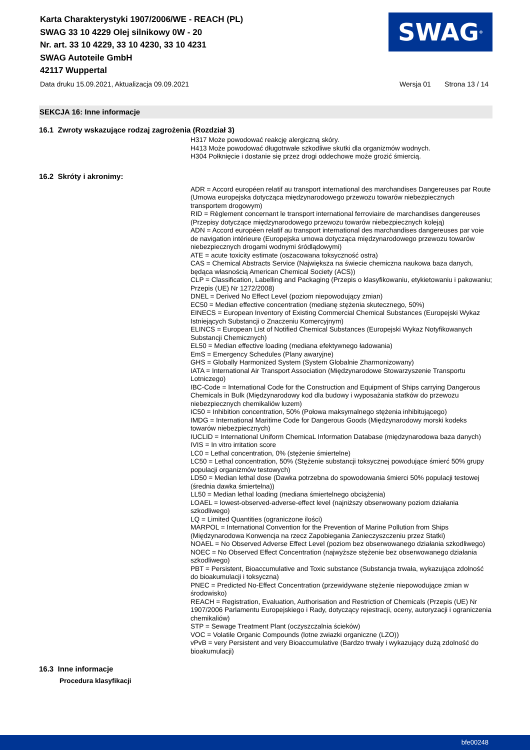Karta Charakterystyki 1907/2006/WE - REACH (PL)
SWAG 33 10 4229 Olej silnikowy 0W - 20
Nr. art. 33 10 4229, 33 10 4230, 33 10 4231
SWAG Autoteile GmbH
42117 Wuppertal
SWAG<sup>®</sup>
Data druku 15.09.2021, Aktualizacja 09.09.2021 Wersja 01 Strona 13 / 14
SEKCJA 16: Inne informacje
16.1 Zwroty wskazujące rodzaj zagrożenia (Rozdział 3)
H317 Może powodować reakcję alergiczną skóry.
H413 Może powodować długotrwałe szkodliwe skutki dla organizmów wodnych.
H304 Połknięcie i dostanie się przez drogi oddechowe może grozić śmiercią.
16.2 Skróty i akronimy:
ADR = Accord européen relatif au transport international des marchandises Dangereuses par Route (Umowa europejska dotycząca międzynarodowego przewozu towarów niebezpiecznych transportem drogowym)
RID = Règlement concernant le transport international ferroviaire de marchandises dangereuses (Przepisy dotyczące międzynarodowego przewozu towarów niebezpiecznych koleją)
ADN = Accord européen relatif au transport international des marchandises dangereuses par voie de navigation intérieure (Europejska umowa dotycząca międzynarodowego przewozu towarów niebezpiecznych drogami wodnymi śródlądowymi)
ATE = acute toxicity estimate (oszacowana toksyczność ostra)
CAS = Chemical Abstracts Service (Największa na świecie chemiczna naukowa baza danych, będąca własnością American Chemical Society (ACS))
CLP = Classification, Labelling and Packaging (Przepis o klasyfikowaniu, etykietowaniu i pakowaniu; Przepis (UE) Nr 1272/2008)
DNEL = Derived No Effect Level (poziom niepowodujący zmian)
EC50 = Median effective concentration (medianę stężenia skutecznego, 50%)
EINECS = European Inventory of Existing Commercial Chemical Substances (Europejski Wykaz Istniejących Substancji o Znaczeniu Komercyjnym)
ELINCS = European List of Notified Chemical Substances (Europejski Wykaz Notyfikowanych Substancji Chemicznych)
EL50 = Median effective loading (mediana efektywnego ładowania)
EmS = Emergency Schedules (Plany awaryjne)
GHS = Globally Harmonized System (System Globalnie Zharmonizowany)
IATA = International Air Transport Association (Międzynarodowe Stowarzyszenie Transportu Lotniczego)
IBC-Code = International Code for the Construction and Equipment of Ships carrying Dangerous Chemicals in Bulk (Międzynarodowy kod dla budowy i wyposażania statków do przewozu niebezpiecznych chemikaliów luzem)
IC50 = Inhibition concentration, 50% (Połowa maksymalnego stężenia inhibitującego)
IMDG = International Maritime Code for Dangerous Goods (Międzynarodowy morski kodeks towarów niebezpiecznych)
IUCLID = International Uniform ChemicaL Information Database (międzynarodowa baza danych)
IVIS = In vitro irritation score
LC0 = Lethal concentration, 0% (stężenie śmiertelne)
LC50 = Lethal concentration, 50% (Stężenie substancji toksycznej powodujące śmierć 50% grupy populacji organizmów testowych)
LD50 = Median lethal dose (Dawka potrzebna do spowodowania śmierci 50% populacji testowej (średnia dawka śmiertelna))
LL50 = Median lethal loading (mediana śmiertelnego obciążenia)
LOAEL = lowest-observed-adverse-effect level (najniższy obserwowany poziom działania szkodliwego)
LQ = Limited Quantities (ograniczone ilości)
MARPOL = International Convention for the Prevention of Marine Pollution from Ships (Międzynarodowa Konwencja na rzecz Zapobiegania Zanieczyszczeniu przez Statki)
NOAEL = No Observed Adverse Effect Level (poziom bez obserwowanego działania szkodliwego)
NOEC = No Observed Effect Concentration (najwyższe stężenie bez obserwowanego działania szkodliwego)
PBT = Persistent, Bioaccumulative and Toxic substance (Substancja trwała, wykazująca zdolność do bioakumulacji i toksyczna)
PNEC = Predicted No-Effect Concentration (przewidywane stężenie niepowodujące zmian w środowisko)
REACH = Registration, Evaluation, Authorisation and Restriction of Chemicals (Przepis (UE) Nr 1907/2006 Parlamentu Europejskiego i Rady, dotyczący rejestracji, oceny, autoryzacji i ograniczenia chemikaliów)
STP = Sewage Treatment Plant (oczyszczalnia ścieków)
VOC = Volatile Organic Compounds (lotne zwiazki organiczne (LZO))
vPvB = very Persistent and very Bioaccumulative (Bardzo trwały i wykazujący dużą zdolność do bioakumulacji)
16.3 Inne informacje
Procedura klasyfikacji
bfe00248